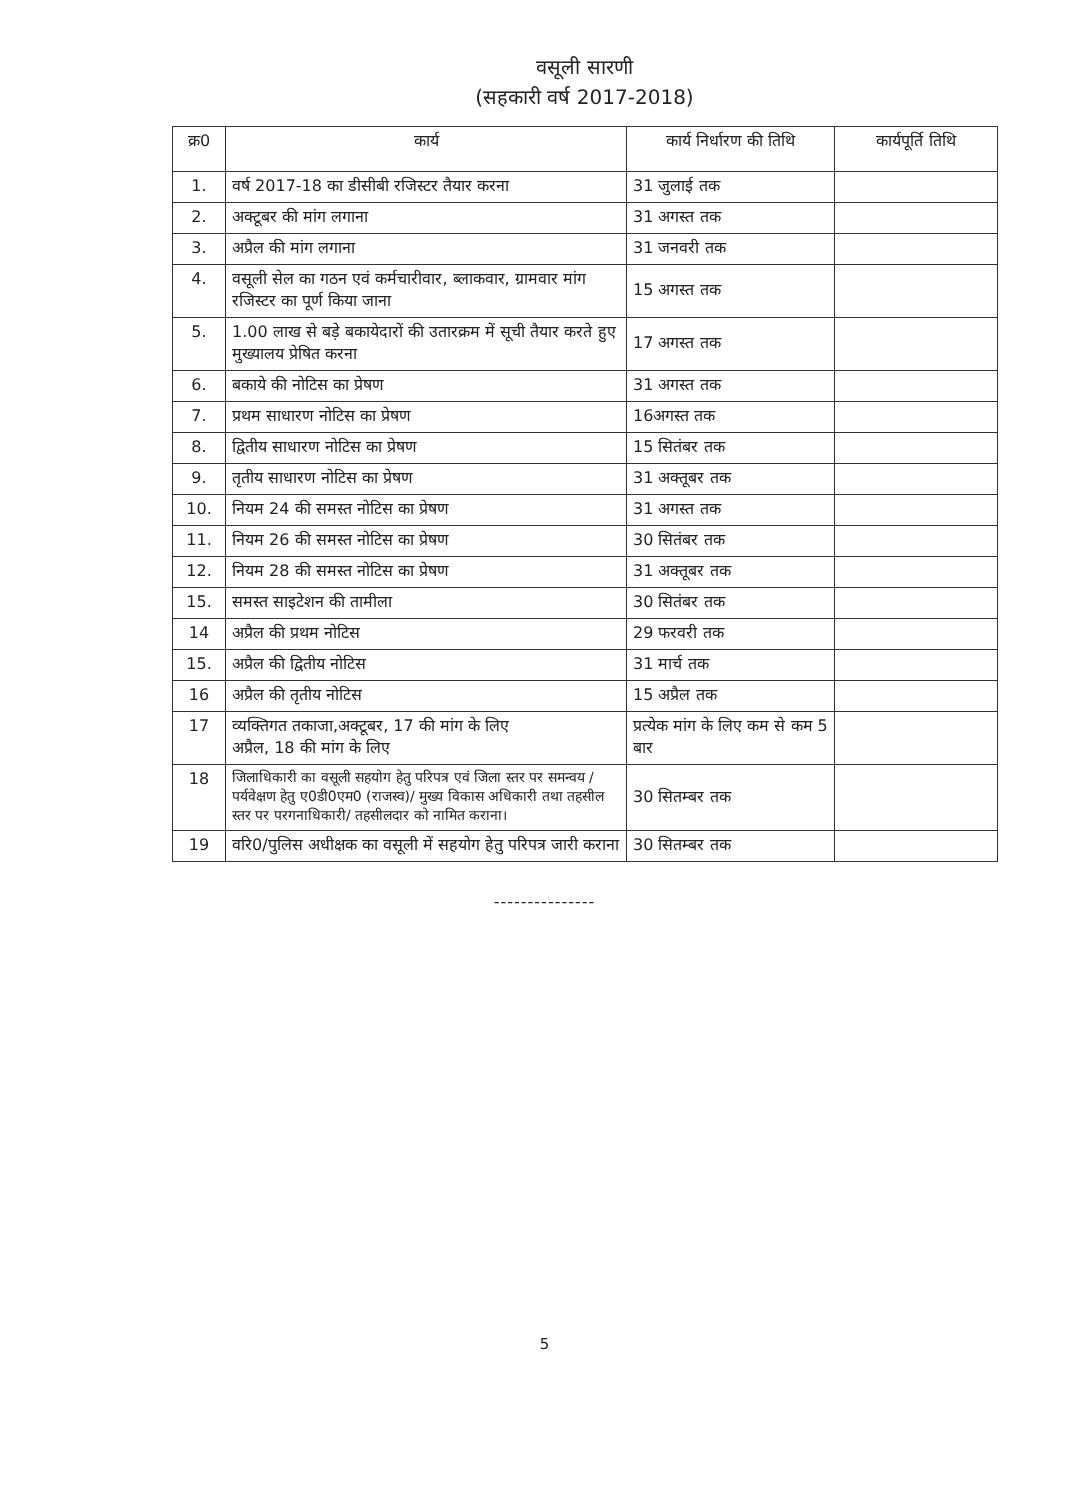वसूली सारणी
(सहकारी वर्ष 2017-2018)
| क्र0 | कार्य | कार्य निर्धारण की तिथि | कार्यपूर्ति तिथि |
| --- | --- | --- | --- |
| 1. | वर्ष 2017-18 का डीसीबी रजिस्टर तैयार करना | 31 जुलाई तक | |
| 2. | अक्टूबर की मांग लगाना | 31 अगस्त तक | |
| 3. | अप्रैल की मांग लगाना | 31 जनवरी तक | |
| 4. | वसूली सेल का गठन एवं कर्मचारीवार, ब्लाकवार, ग्रामवार मांग रजिस्टर का पूर्ण किया जाना | 15 अगस्त तक | |
| 5. | 1.00 लाख से बड़े बकायेदारों की उतारक्रम में सूची तैयार करते हुए मुख्यालय प्रेषित करना | 17 अगस्त तक | |
| 6. | बकाये की नोटिस का प्रेषण | 31 अगस्त तक | |
| 7. | प्रथम साधारण नोटिस का प्रेषण | 16अगस्त तक | |
| 8. | द्वितीय साधारण नोटिस का प्रेषण | 15 सितंबर तक | |
| 9. | तृतीय साधारण नोटिस का प्रेषण | 31 अक्तूबर तक | |
| 10. | नियम 24 की समस्त नोटिस का प्रेषण | 31 अगस्त तक | |
| 11. | नियम 26 की समस्त नोटिस का प्रेषण | 30 सितंबर तक | |
| 12. | नियम 28 की समस्त नोटिस का प्रेषण | 31 अक्तूबर तक | |
| 15. | समस्त साइटेशन की तामीला | 30 सितंबर तक | |
| 14 | अप्रैल की प्रथम नोटिस | 29 फरवरी तक | |
| 15. | अप्रैल की द्वितीय नोटिस | 31 मार्च तक | |
| 16 | अप्रैल की तृतीय नोटिस | 15 अप्रैल तक | |
| 17 | व्यक्तिगत तकाजा,अक्टूबर, 17 की मांग के लिए अप्रैल, 18 की मांग के लिए | प्रत्येक मांग के लिए कम से कम 5 बार | |
| 18 | जिलाधिकारी का वसूली सहयोग हेतु परिपत्र एवं जिला स्तर पर समन्वय / पर्यवेक्षण हेतु ए0डी0एम0 (राजस्व)/ मुख्य विकास अधिकारी तथा तहसील स्तर पर परगनाधिकारी/ तहसीलदार को नामित कराना। | 30 सितम्बर तक | |
| 19 | वरि0/पुलिस अधीक्षक का वसूली में सहयोग हेतु परिपत्र जारी कराना | 30 सितम्बर तक | |
---------------
5